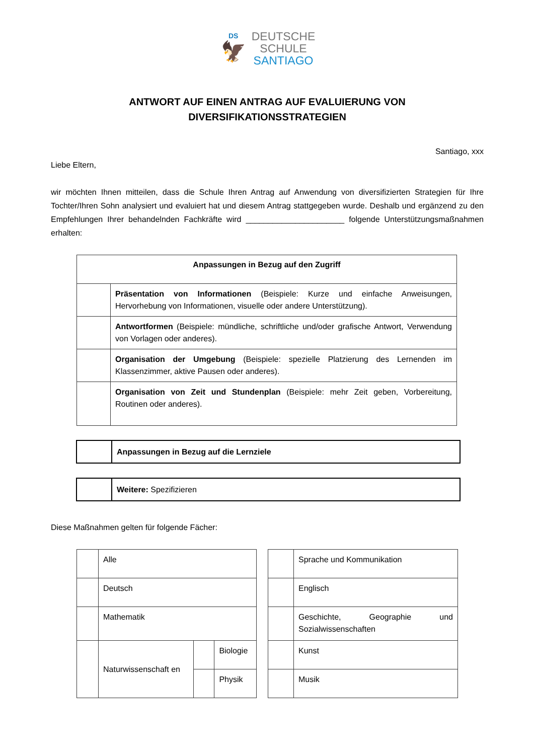DS
🦅
DEUTSCHE
SCHULE
SANTIAGO
ANTWORT AUF EINEN ANTRAG AUF EVALUIERUNG VON
DIVERSIFIKATIONSSTRATEGIEN
Santiago, xxx
Liebe Eltern,
wir möchten Ihnen mitteilen, dass die Schule Ihren Antrag auf Anwendung von diversifizierten Strategien für Ihre Tochter/Ihren Sohn analysiert und evaluiert hat und diesem Antrag stattgegeben wurde. Deshalb und ergänzend zu den Empfehlungen Ihrer behandelnden Fachkräfte wird ______________________ folgende Unterstützungsmaßnahmen erhalten:
| Anpassungen in Bezug auf den Zugriff | |
| --- | --- |
| | Präsentation von Informationen (Beispiele: Kurze und einfache Anweisungen, Hervorhebung von Informationen, visuelle oder andere Unterstützung). |
| | Antwortformen (Beispiele: mündliche, schriftliche und/oder grafische Antwort, Verwendung von Vorlagen oder anderes). |
| | Organisation der Umgebung (Beispiele: spezielle Platzierung des Lernenden im Klassenzimmer, aktive Pausen oder anderes). |
| | Organisation von Zeit und Stundenplan (Beispiele: mehr Zeit geben, Vorbereitung, Routinen oder anderes). |
| | Anpassungen in Bezug auf die Lernziele |
| | Weitere: Spezifizieren |
Diese Maßnahmen gelten für folgende Fächer:
| | Alle | | |
| | Deutsch | | |
| | Mathematik | | |
| | Naturwissenschaft en | | Biologie |
| | | | Physik |
| | Sprache und Kommunikation |
| | Englisch |
| | Geschichte, Geographie und Sozialwissenschaften |
| | Kunst |
| | Musik |